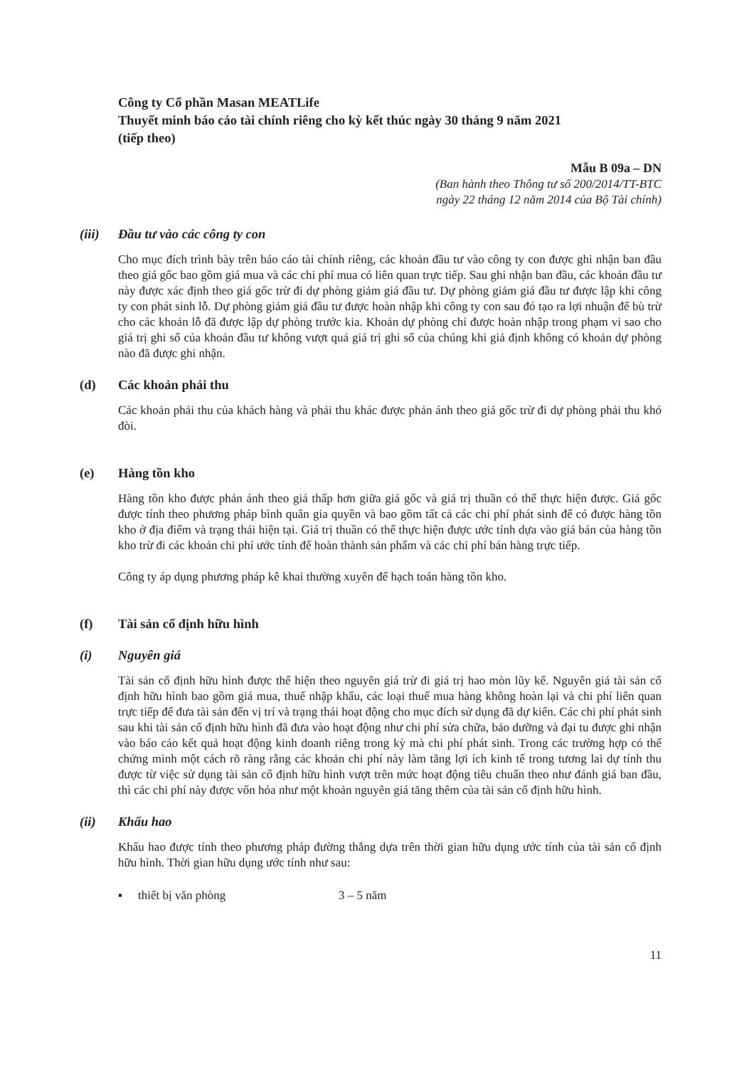Công ty Cổ phần Masan MEATLife
Thuyết minh báo cáo tài chính riêng cho kỳ kết thúc ngày 30 tháng 9 năm 2021
(tiếp theo)
Mẫu B 09a – DN
(Ban hành theo Thông tư số 200/2014/TT-BTC
ngày 22 tháng 12 năm 2014 của Bộ Tài chính)
(iii) Đầu tư vào các công ty con
Cho mục đích trình bày trên báo cáo tài chính riêng, các khoản đầu tư vào công ty con được ghi nhận ban đầu theo giá gốc bao gồm giá mua và các chi phí mua có liên quan trực tiếp. Sau ghi nhận ban đầu, các khoản đầu tư này được xác định theo giá gốc trừ đi dự phòng giảm giá đầu tư. Dự phòng giảm giá đầu tư được lập khi công ty con phát sinh lỗ. Dự phòng giảm giá đầu tư được hoàn nhập khi công ty con sau đó tạo ra lợi nhuận để bù trừ cho các khoản lỗ đã được lập dự phòng trước kia. Khoản dự phòng chỉ được hoàn nhập trong phạm vi sao cho giá trị ghi sổ của khoản đầu tư không vượt quá giá trị ghi sổ của chúng khi giả định không có khoản dự phòng nào đã được ghi nhận.
(d) Các khoản phải thu
Các khoản phải thu của khách hàng và phải thu khác được phản ánh theo giá gốc trừ đi dự phòng phải thu khó đòi.
(e) Hàng tồn kho
Hàng tồn kho được phản ánh theo giá thấp hơn giữa giá gốc và giá trị thuần có thể thực hiện được. Giá gốc được tính theo phương pháp bình quân gia quyền và bao gồm tất cả các chi phí phát sinh để có được hàng tồn kho ở địa điểm và trạng thái hiện tại. Giá trị thuần có thể thực hiện được ước tính dựa vào giá bán của hàng tồn kho trừ đi các khoản chi phí ước tính để hoàn thành sản phẩm và các chi phí bán hàng trực tiếp.
Công ty áp dụng phương pháp kê khai thường xuyên để hạch toán hàng tồn kho.
(f) Tài sản cố định hữu hình
(i) Nguyên giá
Tài sản cố định hữu hình được thể hiện theo nguyên giá trừ đi giá trị hao mòn lũy kế. Nguyên giá tài sản cố định hữu hình bao gồm giá mua, thuế nhập khẩu, các loại thuế mua hàng không hoàn lại và chi phí liên quan trực tiếp để đưa tài sản đến vị trí và trạng thái hoạt động cho mục đích sử dụng đã dự kiến. Các chi phí phát sinh sau khi tài sản cố định hữu hình đã đưa vào hoạt động như chi phí sửa chữa, bảo dưỡng và đại tu được ghi nhận vào báo cáo kết quả hoạt động kinh doanh riêng trong kỳ mà chi phí phát sinh. Trong các trường hợp có thể chứng minh một cách rõ ràng rằng các khoản chi phí này làm tăng lợi ích kinh tế trong tương lai dự tính thu được từ việc sử dụng tài sản cố định hữu hình vượt trên mức hoạt động tiêu chuẩn theo như đánh giá ban đầu, thì các chi phí này được vốn hóa như một khoản nguyên giá tăng thêm của tài sản cố định hữu hình.
(ii) Khấu hao
Khấu hao được tính theo phương pháp đường thẳng dựa trên thời gian hữu dụng ước tính của tài sản cố định hữu hình. Thời gian hữu dụng ước tính như sau:
▪ thiết bị văn phòng 3 – 5 năm
11